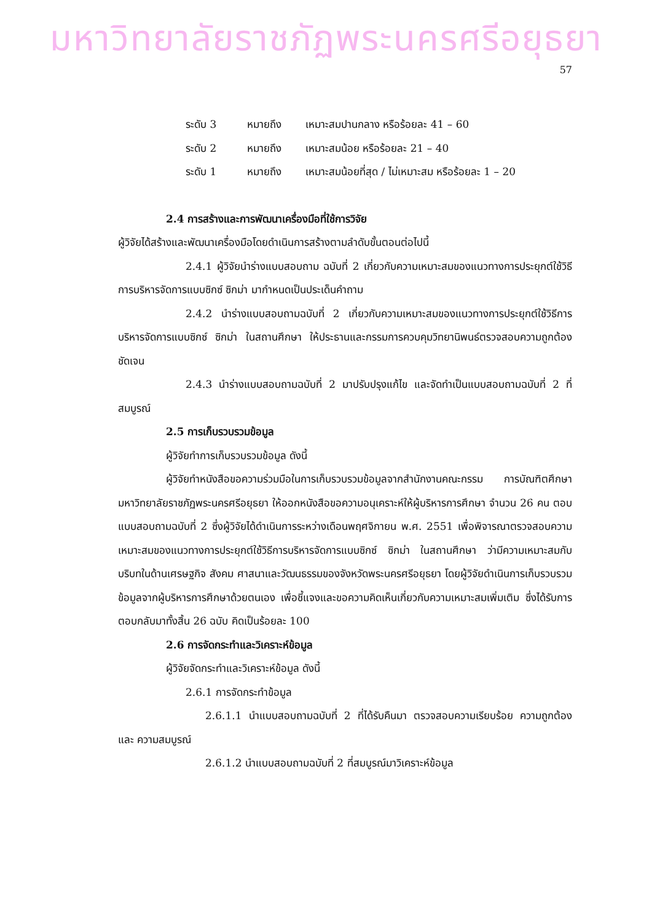มหาวิทยาลัยราชภัฏพระนครศรีอยุธยา
57
ระดับ 3 หมายถึง เหมาะสมปานกลาง หรือร้อยละ 41 – 60
ระดับ 2 หมายถึง เหมาะสมน้อย หรือร้อยละ 21 – 40
ระดับ 1 หมายถึง เหมาะสมน้อยที่สุด / ไม่เหมาะสม หรือร้อยละ 1 – 20
2.4 การสร้างและการพัฒนาเครื่องมือที่ใช้การวิจัย
ผู้วิจัยได้สร้างและพัฒนาเครื่องมือโดยดำเนินการสร้างตามลำดับขั้นตอนต่อไปนี้
2.4.1 ผู้วิจัยนำร่างแบบสอบถาม ฉบับที่ 2 เกี่ยวกับความเหมาะสมของแนวทางการประยุกต์ใช้วิธีการบริหารจัดการแบบซิกซ์ ซิกม่า มากำหนดเป็นประเด็นคำถาม
2.4.2 นำร่างแบบสอบถามฉบับที่ 2 เกี่ยวกับความเหมาะสมของแนวทางการประยุกต์ใช้วิธีการบริหารจัดการแบบซิกซ์ ซิกม่า ในสถานศึกษา ให้ประธานและกรรมการควบคุมวิทยานิพนธ์ตรวจสอบความถูกต้อง ชัดเจน
2.4.3 นำร่างแบบสอบถามฉบับที่ 2 มาปรับปรุงแก้ไข และจัดทำเป็นแบบสอบถามฉบับที่ 2 ที่สมบูรณ์
2.5 การเก็บรวบรวมข้อมูล
ผู้วิจัยทำการเก็บรวบรวมข้อมูล ดังนี้
ผู้วิจัยทำหนังสือขอความร่วมมือในการเก็บรวบรวมข้อมูลจากสำนักงานคณะกรรม การบัณฑิตศึกษามหาวิทยาลัยราชภัฏพระนครศรีอยุธยา ให้ออกหนังสือขอความอนุเคราะห์ให้ผู้บริหารการศึกษา จำนวน 26 คน ตอบแบบสอบถามฉบับที่ 2 ซึ่งผู้วิจัยได้ดำเนินการระหว่างเดือนพฤศจิกายน พ.ศ. 2551 เพื่อพิจารณาตรวจสอบความเหมาะสมของแนวทางการประยุกต์ใช้วิธีการบริหารจัดการแบบซิกซ์ ซิกม่า ในสถานศึกษา ว่ามีความเหมาะสมกับบริบทในด้านเศรษฐกิจ สังคม ศาสนาและวัฒนธรรมของจังหวัดพระนครศรีอยุธยา โดยผู้วิจัยดำเนินการเก็บรวบรวมข้อมูลจากผู้บริหารการศึกษาด้วยตนเอง เพื่อชี้แจงและขอความคิดเห็นเกี่ยวกับความเหมาะสมเพิ่มเติม ซึ่งได้รับการตอบกลับมาทั้งสิ้น 26 ฉบับ คิดเป็นร้อยละ 100
2.6 การจัดกระทำและวิเคราะห์ข้อมูล
ผู้วิจัยจัดกระทำและวิเคราะห์ข้อมูล ดังนี้
2.6.1 การจัดกระทำข้อมูล
2.6.1.1 นำแบบสอบถามฉบับที่ 2 ที่ได้รับคืนมา ตรวจสอบความเรียบร้อย ความถูกต้อง และ ความสมบูรณ์
2.6.1.2 นำแบบสอบถามฉบับที่ 2 ที่สมบูรณ์มาวิเคราะห์ข้อมูล